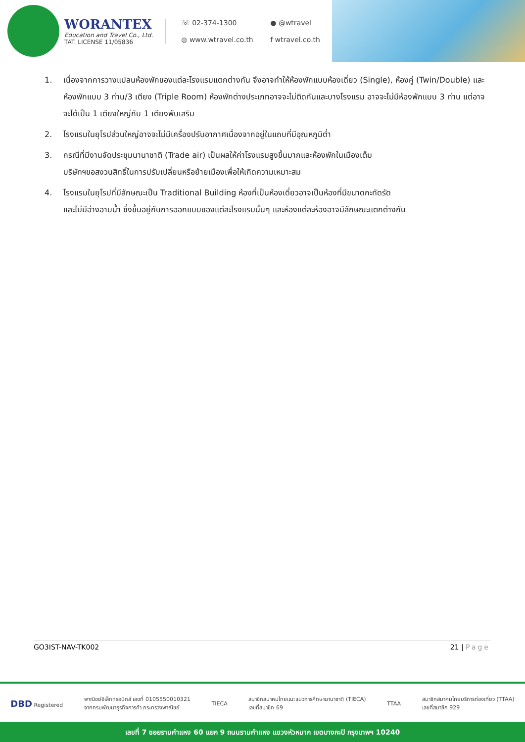WORANTEX
Education and Travel Co., Ltd.
TAT. LICENSE 11/05836
☏ 02-374-1300 ● @wtravel ◍ www.wtravel.co.th f wtravel.co.th
1. เนื่องจากการวางแปลนห้องพักของแต่ละโรงแรมแตกต่างกัน จึงอาจทำให้ห้องพักแบบห้องเดี่ยว (Single), ห้องคู่ (Twin/Double) และห้องพักแบบ 3 ท่าน/3 เตียง (Triple Room) ห้องพักต่างประเภทอาจจะไม่ติดกันและบางโรงแรม อาจจะไม่มีห้องพักแบบ 3 ท่าน แต่อาจจะได้เป็น 1 เตียงใหญ่กับ 1 เตียงพับเสริม
2. โรงแรมในยุโรปส่วนใหญ่อาจจะไม่มีเครื่องปรับอากาศเนื่องจากอยู่ในแถบที่มีอุณหภูมิต่ำ
3. กรณีที่มีงานจัดประชุมนานาชาติ (Trade air) เป็นผลให้ค่าโรงแรมสูงขึ้นมากและห้องพักในเมืองเต็ม
บริษัทฯขอสงวนสิทธิ์ในการปรับเปลี่ยนหรือย้ายเมืองเพื่อให้เกิดความเหมาะสม
4. โรงแรมในยุโรปที่มีลักษณะเป็น Traditional Building ห้องที่เป็นห้องเดี่ยวอาจเป็นห้องที่มีขนาดกะทัดรัด
และไม่มีอ่างอาบน้ำ ซึ่งขึ้นอยู่กับการออกแบบของแต่ละโรงแรมนั้นๆ และห้องแต่ละห้องอาจมีลักษณะแตกต่างกัน
GO3IST-NAV-TK002 21 | Page
DBD Registered
พาณิชย์อิเล็กทรอนิกส์ เลขที่ 0105550010321
จากกรมพัฒนาธุรกิจการค้า กระทรวงพาณิชย์
TIECA
สมาชิกสมาคมไทยแนะแนวการศึกษานานาชาติ (TIECA)
เลขที่สมาชิก 69
TTAA
สมาชิกสมาคมไทยบริการท่องเที่ยว (TTAA)
เลขที่สมาชิก 929
เลขที่ 7 ซอยรามคำแหง 60 แยก 9 ถนนรามคำแหง แขวงหัวหมาก เขตบางกะปิ กรุงเทพฯ 10240